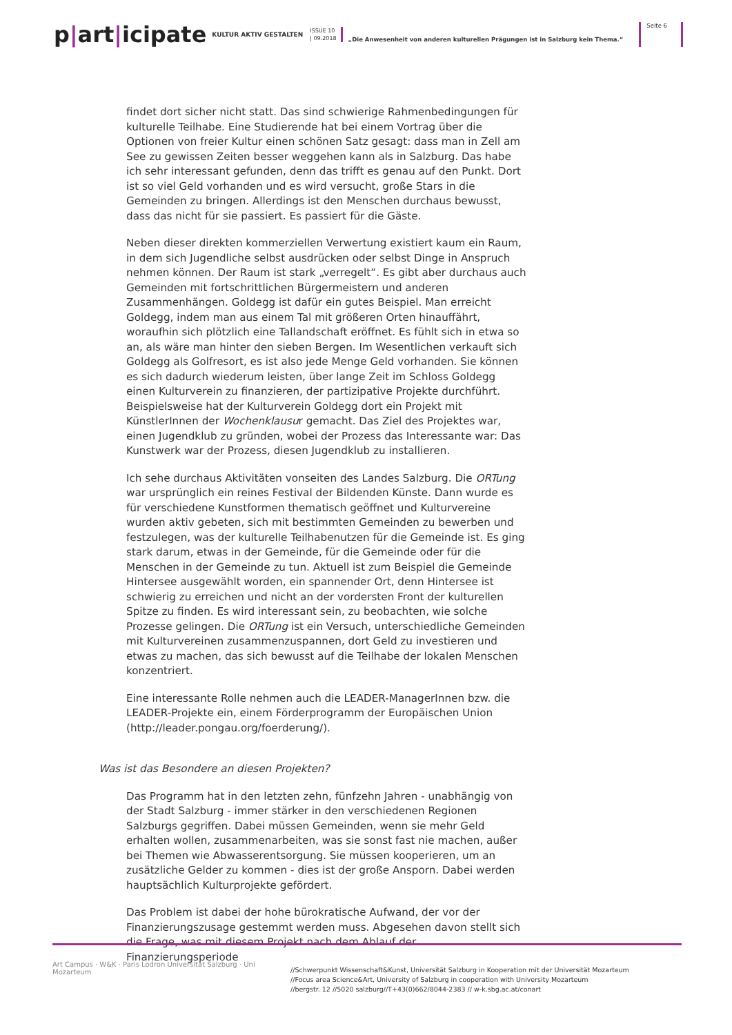p|art|icipate
KULTUR AKTIV GESTALTEN
ISSUE 10
| 09.2018
„Die Anwesenheit von anderen kulturellen Prägungen ist in Salzburg kein Thema.“
Seite 6
findet dort sicher nicht statt. Das sind schwierige Rahmenbedingungen für kulturelle Teilhabe. Eine Studierende hat bei einem Vortrag über die Optionen von freier Kultur einen schönen Satz gesagt: dass man in Zell am See zu gewissen Zeiten besser weggehen kann als in Salzburg. Das habe ich sehr interessant gefunden, denn das trifft es genau auf den Punkt. Dort ist so viel Geld vorhanden und es wird versucht, große Stars in die Gemeinden zu bringen. Allerdings ist den Menschen durchaus bewusst, dass das nicht für sie passiert. Es passiert für die Gäste.
Neben dieser direkten kommerziellen Verwertung existiert kaum ein Raum, in dem sich Jugendliche selbst ausdrücken oder selbst Dinge in Anspruch nehmen können. Der Raum ist stark „verregelt“. Es gibt aber durchaus auch Gemeinden mit fortschrittlichen Bürgermeistern und anderen Zusammenhängen. Goldegg ist dafür ein gutes Beispiel. Man erreicht Goldegg, indem man aus einem Tal mit größeren Orten hinauffährt, woraufhin sich plötzlich eine Tallandschaft eröffnet. Es fühlt sich in etwa so an, als wäre man hinter den sieben Bergen. Im Wesentlichen verkauft sich Goldegg als Golfresort, es ist also jede Menge Geld vorhanden. Sie können es sich dadurch wiederum leisten, über lange Zeit im Schloss Goldegg einen Kulturverein zu finanzieren, der partizipative Projekte durchführt. Beispielsweise hat der Kulturverein Goldegg dort ein Projekt mit KünstlerInnen der Wochenklausur gemacht. Das Ziel des Projektes war, einen Jugendklub zu gründen, wobei der Prozess das Interessante war: Das Kunstwerk war der Prozess, diesen Jugendklub zu installieren.
Ich sehe durchaus Aktivitäten vonseiten des Landes Salzburg. Die ORTung war ursprünglich ein reines Festival der Bildenden Künste. Dann wurde es für verschiedene Kunstformen thematisch geöffnet und Kulturvereine wurden aktiv gebeten, sich mit bestimmten Gemeinden zu bewerben und festzulegen, was der kulturelle Teilhabenutzen für die Gemeinde ist. Es ging stark darum, etwas in der Gemeinde, für die Gemeinde oder für die Menschen in der Gemeinde zu tun. Aktuell ist zum Beispiel die Gemeinde Hintersee ausgewählt worden, ein spannender Ort, denn Hintersee ist schwierig zu erreichen und nicht an der vordersten Front der kulturellen Spitze zu finden. Es wird interessant sein, zu beobachten, wie solche Prozesse gelingen. Die ORTung ist ein Versuch, unterschiedliche Gemeinden mit Kulturvereinen zusammenzuspannen, dort Geld zu investieren und etwas zu machen, das sich bewusst auf die Teilhabe der lokalen Menschen konzentriert.
Eine interessante Rolle nehmen auch die LEADER-ManagerInnen bzw. die LEADER-Projekte ein, einem Förderprogramm der Europäischen Union (http://leader.pongau.org/foerderung/).
Was ist das Besondere an diesen Projekten?
Das Programm hat in den letzten zehn, fünfzehn Jahren - unabhängig von der Stadt Salzburg - immer stärker in den verschiedenen Regionen Salzburgs gegriffen. Dabei müssen Gemeinden, wenn sie mehr Geld erhalten wollen, zusammenarbeiten, was sie sonst fast nie machen, außer bei Themen wie Abwasserentsorgung. Sie müssen kooperieren, um an zusätzliche Gelder zu kommen - dies ist der große Ansporn. Dabei werden hauptsächlich Kulturprojekte gefördert.
Das Problem ist dabei der hohe bürokratische Aufwand, der vor der Finanzierungszusage gestemmt werden muss. Abgesehen davon stellt sich die Frage, was mit diesem Projekt nach dem Ablauf der Finanzierungsperiode
Art Campus · W&K · Paris Lodron Universität Salzburg · Uni Mozarteum
//Schwerpunkt Wissenschaft&Kunst, Universität Salzburg in Kooperation mit der Universität Mozarteum
//Focus area Science&Art, University of Salzburg in cooperation with University Mozarteum
//bergstr. 12 //5020 salzburg//T+43(0)662/8044-2383 // w-k.sbg.ac.at/conart